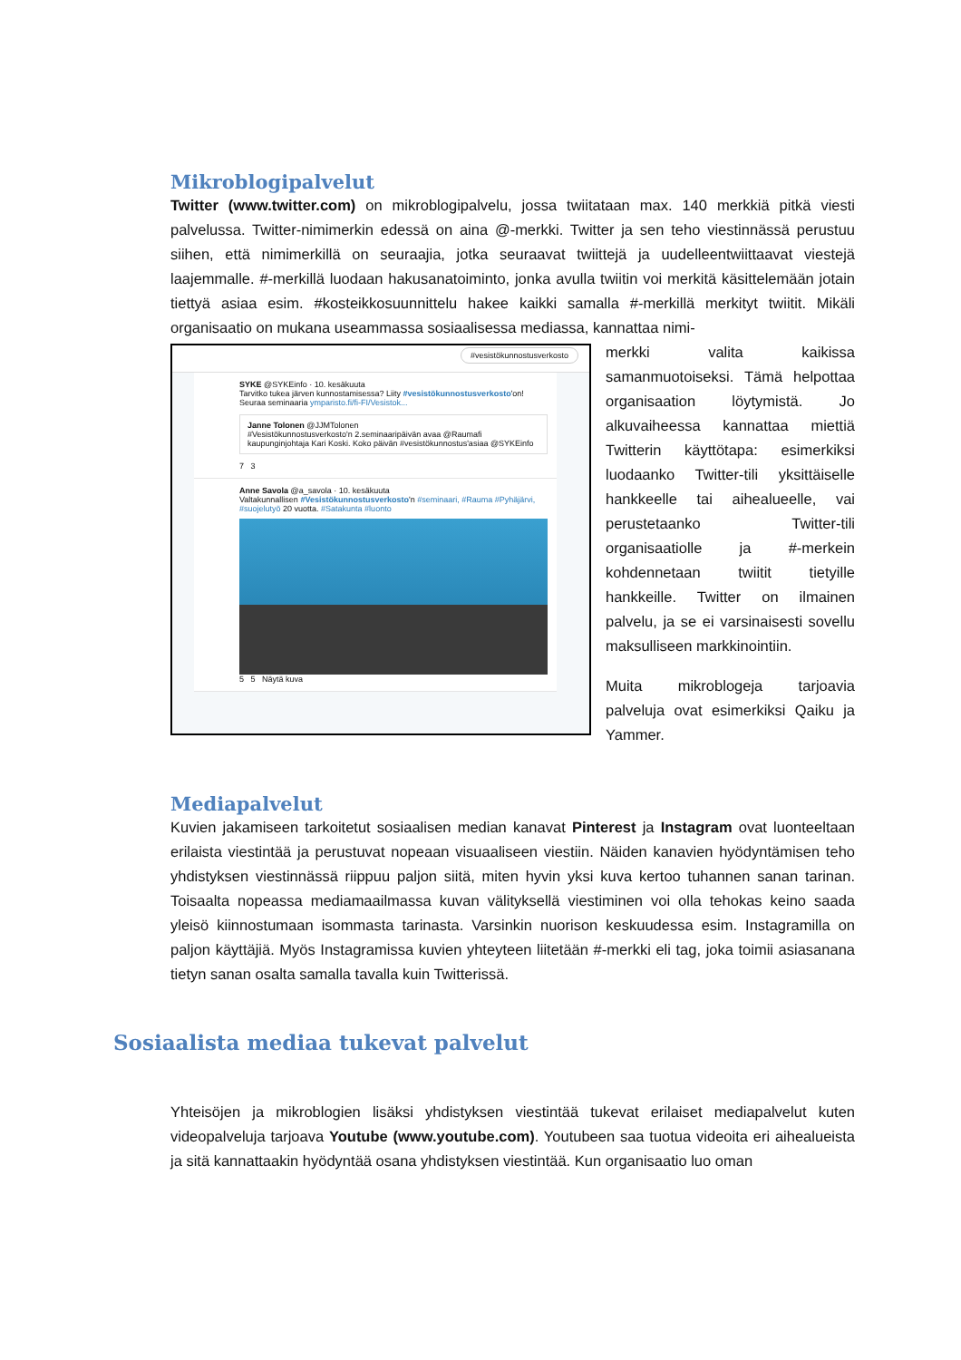Mikroblogipalvelut
Twitter (www.twitter.com) on mikroblogipalvelu, jossa twiitataan max. 140 merkkiä pitkä viesti palvelussa. Twitter-nimimerkin edessä on aina @-merkki. Twitter ja sen teho viestinnässä perustuu siihen, että nimimerkillä on seuraajia, jotka seuraavat twiittejä ja uudelleentwiittaavat viestejä laajemmalle. #-merkillä luodaan hakusanatoiminto, jonka avulla twiitin voi merkitä käsittelemään jotain tiettyä asiaa esim. #kosteikkosuunnittelu hakee kaikki samalla #-merkillä merkityt twiitit. Mikäli organisaatio on mukana useammassa sosiaalisessa mediassa, kannattaa nimi-
#vesistökunnostusverkosto
SYKE @SYKEinfo · 10. kesäkuuta
Tarvitko tukea järven kunnostamisessa? Liity #vesistökunnostusverkosto'on! Seuraa seminaaria ymparisto.fi/fi-FI/Vesistok...
Janne Tolonen @JJMTolonen
#Vesistökunnostusverkosto'n 2.seminaaripäivän avaa @Raumafi kaupunginjohtaja Kari Koski. Koko päivän #vesistökunnostus'asiaa @SYKEinfo
7 3
Anne Savola @a_savola · 10. kesäkuuta
Valtakunnallisen #Vesistökunnostusverkosto'n #seminaari, #Rauma #Pyhäjärvi, #suojelutyö 20 vuotta. #Satakunta #luonto
5 5 Näytä kuva
merkki valita kaikissa samanmuotoiseksi. Tämä helpottaa organisaation löytymistä. Jo alkuvaiheessa kannattaa miettiä Twitterin käyttötapa: esimerkiksi luodaanko Twitter-tili yksittäiselle hankkeelle tai aihealueelle, vai perustetaanko Twitter-tili organisaatiolle ja #-merkein kohdennetaan twiitit tietyille hankkeille. Twitter on ilmainen palvelu, ja se ei varsinaisesti sovellu maksulliseen markkinointiin.
Muita mikroblogeja tarjoavia palveluja ovat esimerkiksi Qaiku ja Yammer.
Mediapalvelut
Kuvien jakamiseen tarkoitetut sosiaalisen median kanavat Pinterest ja Instagram ovat luonteeltaan erilaista viestintää ja perustuvat nopeaan visuaaliseen viestiin. Näiden kanavien hyödyntämisen teho yhdistyksen viestinnässä riippuu paljon siitä, miten hyvin yksi kuva kertoo tuhannen sanan tarinan. Toisaalta nopeassa mediamaailmassa kuvan välityksellä viestiminen voi olla tehokas keino saada yleisö kiinnostumaan isommasta tarinasta. Varsinkin nuorison keskuudessa esim. Instagramilla on paljon käyttäjiä. Myös Instagramissa kuvien yhteyteen liitetään #-merkki eli tag, joka toimii asiasanana tietyn sanan osalta samalla tavalla kuin Twitterissä.
Sosiaalista mediaa tukevat palvelut
Yhteisöjen ja mikroblogien lisäksi yhdistyksen viestintää tukevat erilaiset mediapalvelut kuten videopalveluja tarjoava Youtube (www.youtube.com). Youtubeen saa tuotua videoita eri aihealueista ja sitä kannattaakin hyödyntää osana yhdistyksen viestintää. Kun organisaatio luo oman